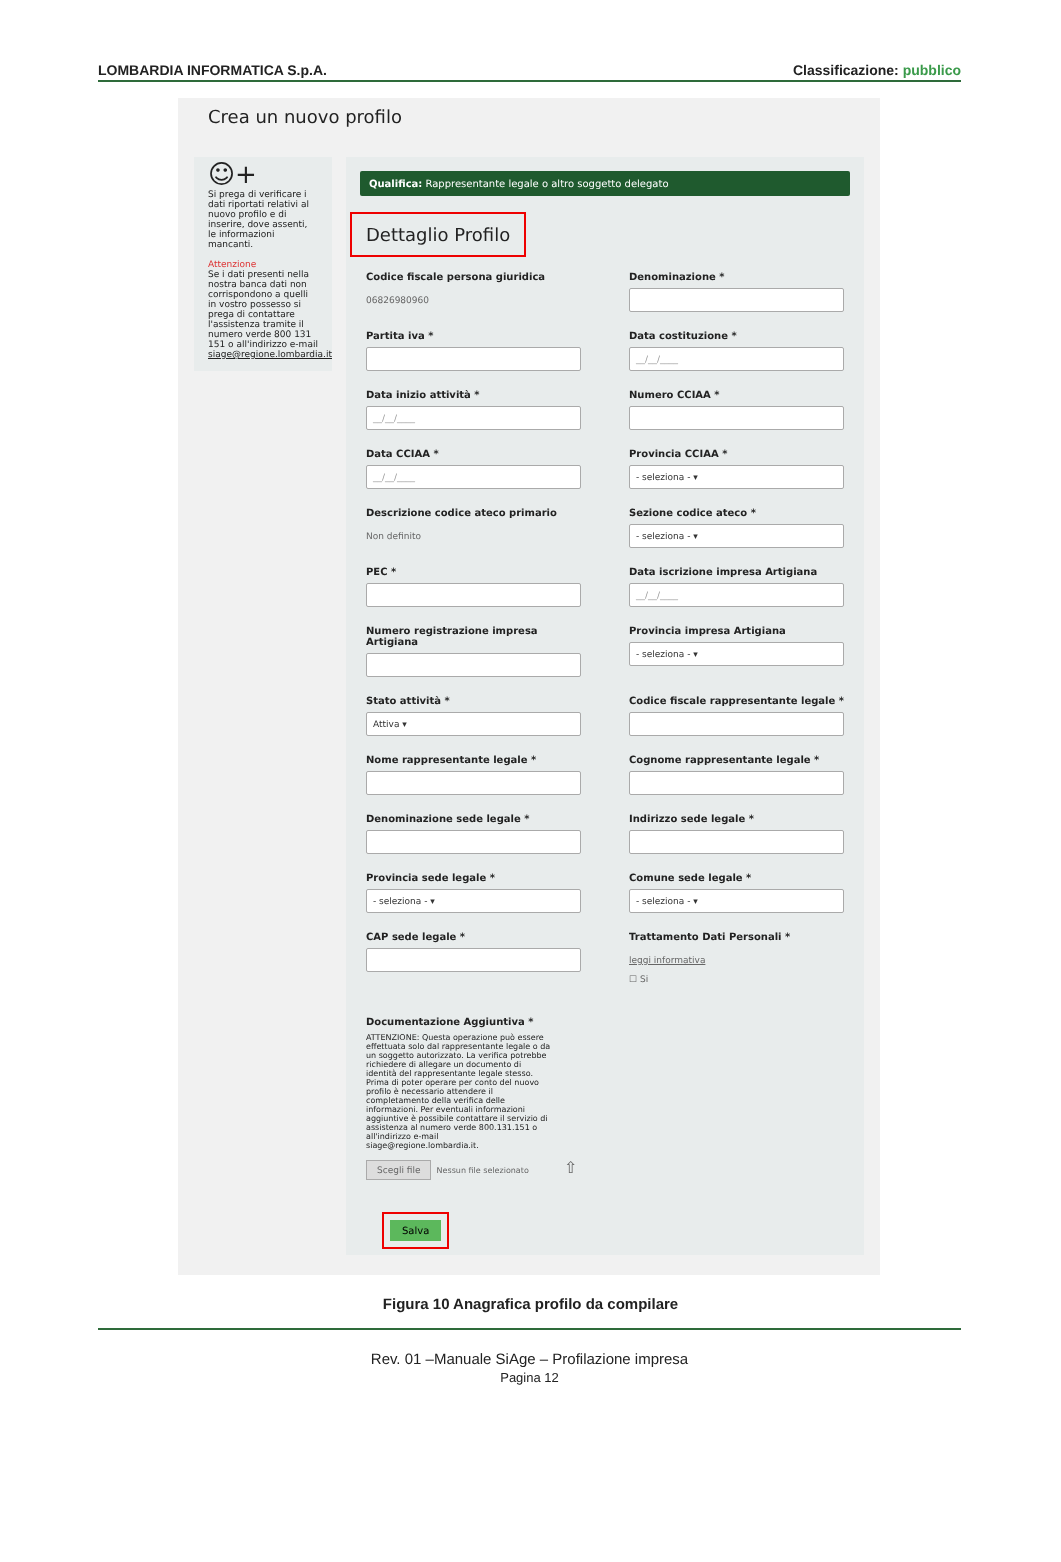LOMBARDIA INFORMATICA S.p.A. Classificazione: pubblico
Crea un nuovo profilo
☺+
Si prega di verificare i dati riportati relativi al nuovo profilo e di inserire, dove assenti, le informazioni mancanti.
Attenzione
Se i dati presenti nella nostra banca dati non corrispondono a quelli in vostro possesso si prega di contattare l'assistenza tramite il numero verde 800 131 151 o all'indirizzo e-mail siage@regione.lombardia.it
Qualifica: Rappresentante legale o altro soggetto delegato
Dettaglio Profilo
Codice fiscale persona giuridica
06826980960
Denominazione *
Partita iva *
Data costituzione *
__/__/____
Data inizio attività *
__/__/____
Numero CCIAA *
Data CCIAA *
__/__/____
Provincia CCIAA *
- seleziona - ▾
Descrizione codice ateco primario
Non definito
Sezione codice ateco *
- seleziona - ▾
PEC *
Data iscrizione impresa Artigiana
__/__/____
Numero registrazione impresa Artigiana
Provincia impresa Artigiana
- seleziona - ▾
Stato attività *
Attiva ▾
Codice fiscale rappresentante legale *
Nome rappresentante legale *
Cognome rappresentante legale *
Denominazione sede legale *
Indirizzo sede legale *
Provincia sede legale *
- seleziona - ▾
Comune sede legale *
- seleziona - ▾
CAP sede legale *
Trattamento Dati Personali *
leggi informativa
☐ Si
Documentazione Aggiuntiva *
ATTENZIONE: Questa operazione può essere effettuata solo dal rappresentante legale o da un soggetto autorizzato. La verifica potrebbe richiedere di allegare un documento di identità del rappresentante legale stesso. Prima di poter operare per conto del nuovo profilo è necessario attendere il completamento della verifica delle informazioni. Per eventuali informazioni aggiuntive è possibile contattare il servizio di assistenza al numero verde 800.131.151 o all'indirizzo e-mail siage@regione.lombardia.it.
Scegli file Nessun file selezionato ⇧
Salva
Figura 10 Anagrafica profilo da compilare
Rev. 01 –Manuale SiAge – Profilazione impresa
Pagina 12